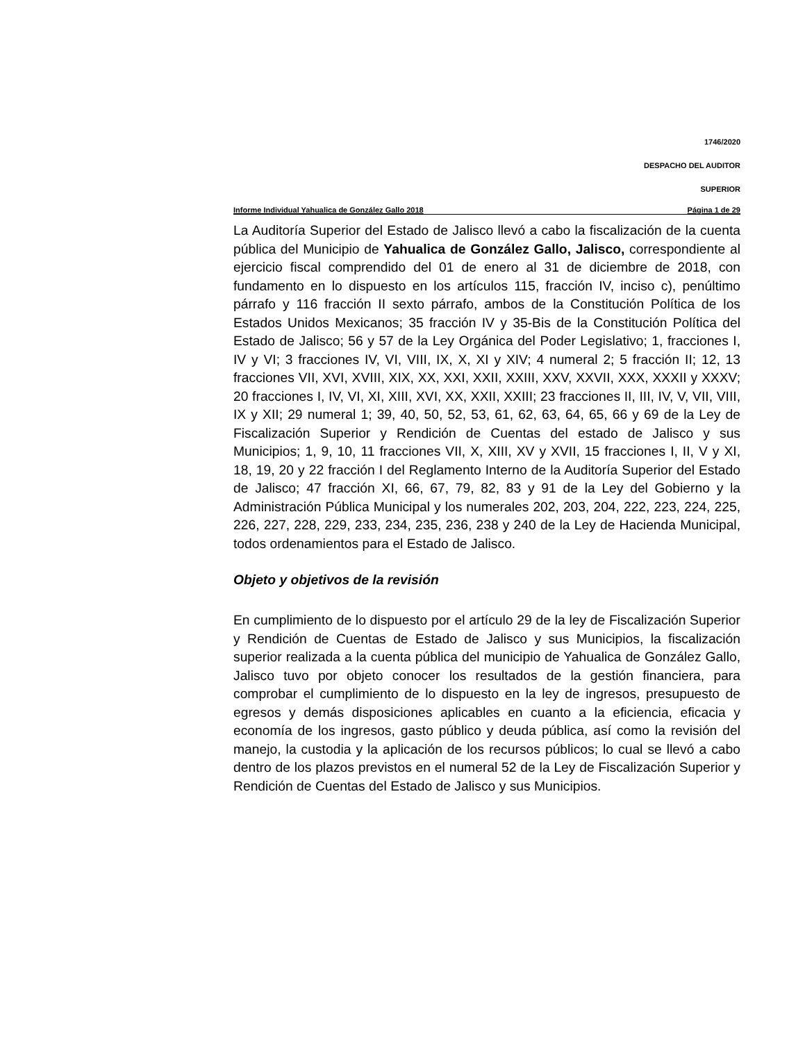1746/2020
DESPACHO DEL AUDITOR
SUPERIOR
Informe Individual Yahualica de González Gallo 2018 Página 1 de 29
La Auditoría Superior del Estado de Jalisco llevó a cabo la fiscalización de la cuenta pública del Municipio de Yahualica de González Gallo, Jalisco, correspondiente al ejercicio fiscal comprendido del 01 de enero al 31 de diciembre de 2018, con fundamento en lo dispuesto en los artículos 115, fracción IV, inciso c), penúltimo párrafo y 116 fracción II sexto párrafo, ambos de la Constitución Política de los Estados Unidos Mexicanos; 35 fracción IV y 35-Bis de la Constitución Política del Estado de Jalisco; 56 y 57 de la Ley Orgánica del Poder Legislativo; 1, fracciones I, IV y VI; 3 fracciones IV, VI, VIII, IX, X, XI y XIV; 4 numeral 2; 5 fracción II; 12, 13 fracciones VII, XVI, XVIII, XIX, XX, XXI, XXII, XXIII, XXV, XXVII, XXX, XXXII y XXXV; 20 fracciones I, IV, VI, XI, XIII, XVI, XX, XXII, XXIII; 23 fracciones II, III, IV, V, VII, VIII, IX y XII; 29 numeral 1; 39, 40, 50, 52, 53, 61, 62, 63, 64, 65, 66 y 69 de la Ley de Fiscalización Superior y Rendición de Cuentas del estado de Jalisco y sus Municipios; 1, 9, 10, 11 fracciones VII, X, XIII, XV y XVII, 15 fracciones I, II, V y XI, 18, 19, 20 y 22 fracción I del Reglamento Interno de la Auditoría Superior del Estado de Jalisco; 47 fracción XI, 66, 67, 79, 82, 83 y 91 de la Ley del Gobierno y la Administración Pública Municipal y los numerales 202, 203, 204, 222, 223, 224, 225, 226, 227, 228, 229, 233, 234, 235, 236, 238 y 240 de la Ley de Hacienda Municipal, todos ordenamientos para el Estado de Jalisco.
Objeto y objetivos de la revisión
En cumplimiento de lo dispuesto por el artículo 29 de la ley de Fiscalización Superior y Rendición de Cuentas de Estado de Jalisco y sus Municipios, la fiscalización superior realizada a la cuenta pública del municipio de Yahualica de González Gallo, Jalisco tuvo por objeto conocer los resultados de la gestión financiera, para comprobar el cumplimiento de lo dispuesto en la ley de ingresos, presupuesto de egresos y demás disposiciones aplicables en cuanto a la eficiencia, eficacia y economía de los ingresos, gasto público y deuda pública, así como la revisión del manejo, la custodia y la aplicación de los recursos públicos; lo cual se llevó a cabo dentro de los plazos previstos en el numeral 52 de la Ley de Fiscalización Superior y Rendición de Cuentas del Estado de Jalisco y sus Municipios.